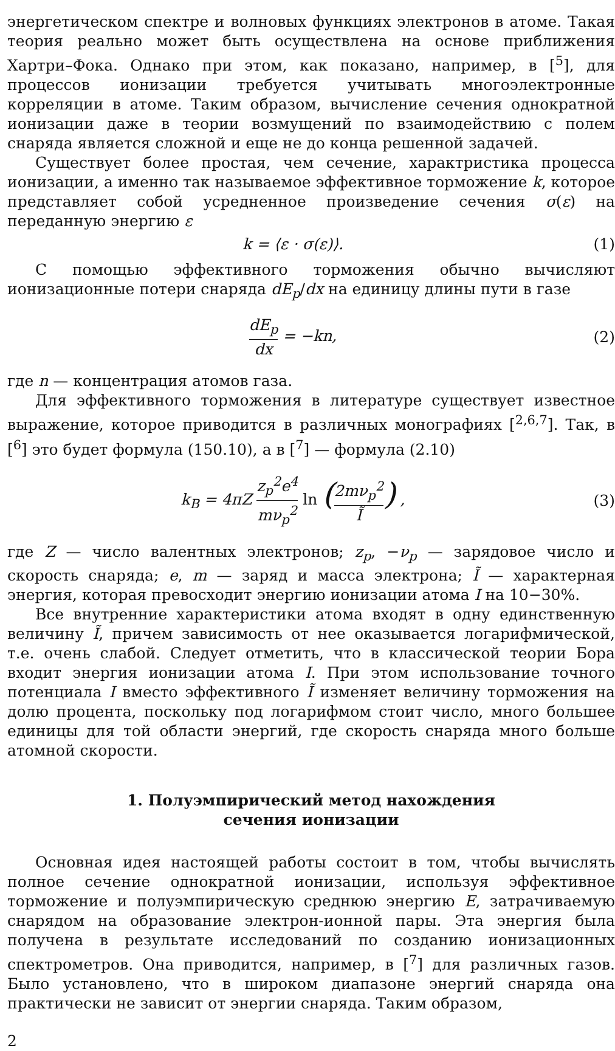энергетическом спектре и волновых функциях электронов в атоме. Такая теория реально может быть осуществлена на основе приближения Хартри–Фока. Однако при этом, как показано, например, в [<sup>5</sup>], для процессов ионизации требуется учитывать многоэлектронные корреляции в атоме. Таким образом, вычисление сечения однократной ионизации даже в теории возмущений по взаимодействию с полем снаряда является сложной и еще не до конца решенной задачей.
Существует более простая, чем сечение, характристика процесса ионизации, а именно так называемое эффективное торможение k, которое представляет собой усредненное произведение сечения σ(ε) на переданную энергию ε
k = ⟨ε · σ(ε)⟩. (1)
С помощью эффективного торможения обычно вычисляют ионизационные потери снаряда dE<sub>p</sub>/dx на единицу длины пути в газе
dE<sub>p</sub> dx = −kn, (2)
где n — концентрация атомов газа.
Для эффективного торможения в литературе существует известное выражение, которое приводится в различных монографиях [<sup>2,6,7</sup>]. Так, в [<sup>6</sup>] это будет формула (150.10), а в [<sup>7</sup>] — формула (2.10)
k<sub>B</sub> = 4πZ z<sub>p</sub><sup>2</sup>e<sup>4</sup> mν<sub>p</sub><sup>2</sup> ln (2mν<sub>p</sub><sup>2</sup> Ĩ) ,
(3)
где Z — число валентных электронов; z<sub>p</sub>, −ν<sub>p</sub> — зарядовое число и скорость снаряда; e, m — заряд и масса электрона; Ĩ — характерная энергия, которая превосходит энергию ионизации атома I на 10−30%.
Все внутренние характеристики атома входят в одну единственную величину Ĩ, причем зависимость от нее оказывается логарифмической, т.е. очень слабой. Следует отметить, что в классической теории Бора входит энергия ионизации атома I. При этом использование точного потенциала I вместо эффективного Ĩ изменяет величину торможения на долю процента, поскольку под логарифмом стоит число, много большее единицы для той области энергий, где скорость снаряда много больше атомной скорости.
1. Полуэмпирический метод нахождения
сечения ионизации
Основная идея настоящей работы состоит в том, чтобы вычислять полное сечение однократной ионизации, используя эффективное торможение и полуэмпирическую среднюю энергию E, затрачиваемую снарядом на образование электрон-ионной пары. Эта энергия была получена в результате исследований по созданию ионизационных спектрометров. Она приводится, например, в [<sup>7</sup>] для различных газов. Было установлено, что в широком диапазоне энергий снаряда она практически не зависит от энергии снаряда. Таким образом,
2